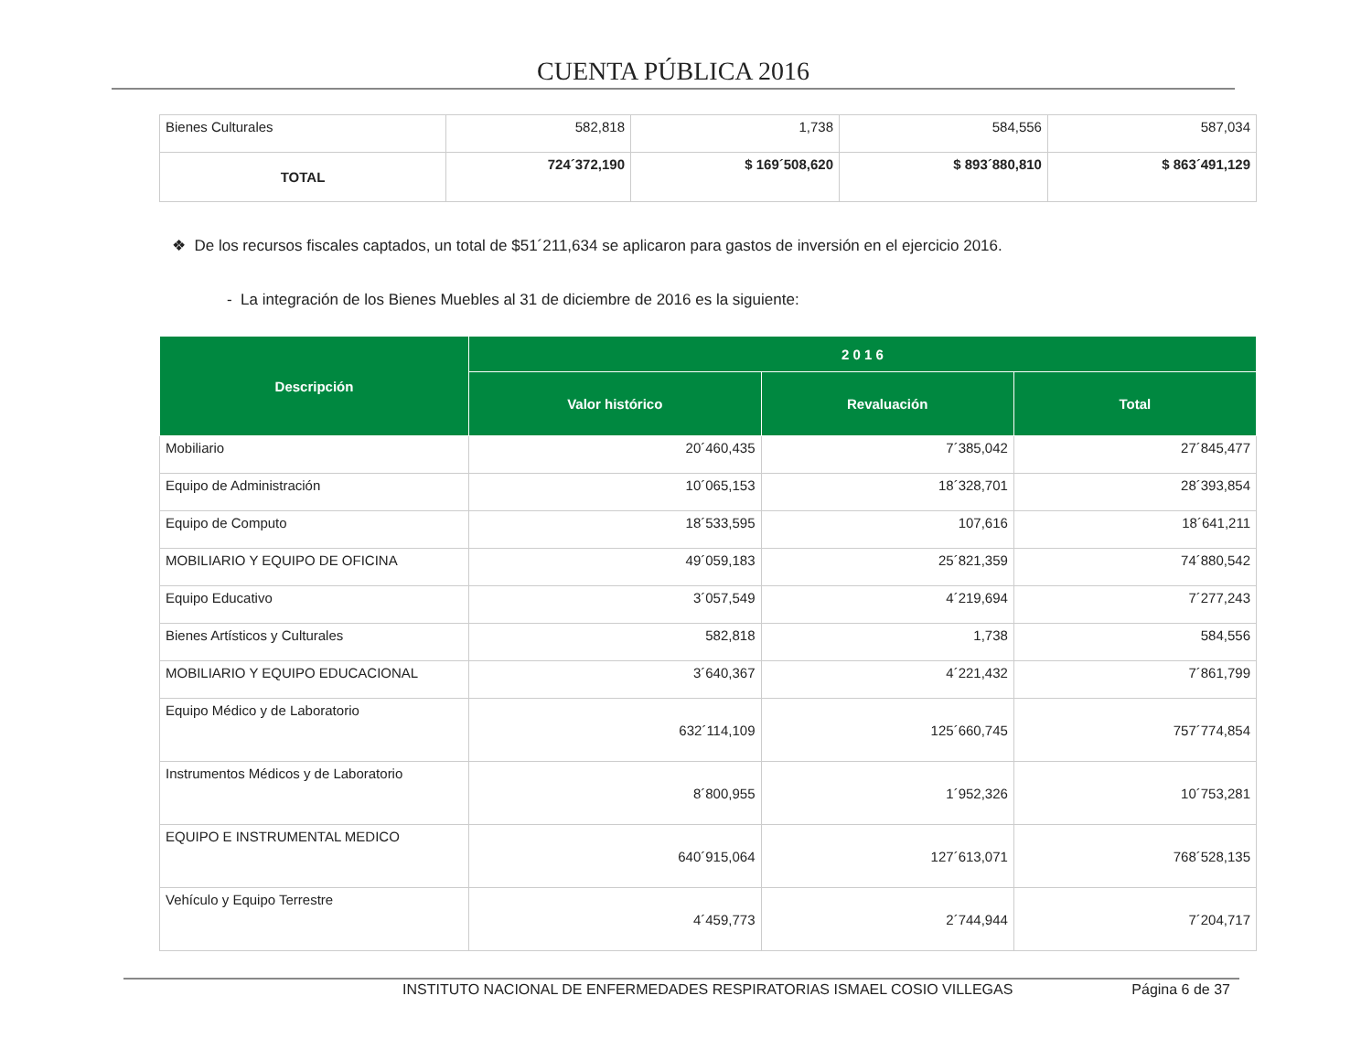CUENTA PÚBLICA 2016
| Bienes Culturales | 582,818 | 1,738 | 584,556 | 587,034 |
| TOTAL | 724´372,190 | $ 169´508,620 | $ 893´880,810 | $ 863´491,129 |
❖ De los recursos fiscales captados, un total de $51´211,634 se aplicaron para gastos de inversión en el ejercicio 2016.
- La integración de los Bienes Muebles al 31 de diciembre de 2016 es la siguiente:
| Descripción | 2 0 1 6 | | |
| --- | --- | --- | --- |
| | Valor histórico | Revaluación | Total |
| Mobiliario | 20´460,435 | 7´385,042 | 27´845,477 |
| Equipo de Administración | 10´065,153 | 18´328,701 | 28´393,854 |
| Equipo de Computo | 18´533,595 | 107,616 | 18´641,211 |
| MOBILIARIO Y EQUIPO DE OFICINA | 49´059,183 | 25´821,359 | 74´880,542 |
| Equipo Educativo | 3´057,549 | 4´219,694 | 7´277,243 |
| Bienes Artísticos y Culturales | 582,818 | 1,738 | 584,556 |
| MOBILIARIO Y EQUIPO EDUCACIONAL | 3´640,367 | 4´221,432 | 7´861,799 |
| Equipo Médico y de Laboratorio | 632´114,109 | 125´660,745 | 757´774,854 |
| Instrumentos Médicos y de Laboratorio | 8´800,955 | 1´952,326 | 10´753,281 |
| EQUIPO E INSTRUMENTAL MEDICO | 640´915,064 | 127´613,071 | 768´528,135 |
| Vehículo y Equipo Terrestre | 4´459,773 | 2´744,944 | 7´204,717 |
INSTITUTO NACIONAL DE ENFERMEDADES RESPIRATORIAS ISMAEL COSIO VILLEGAS Página 6 de 37